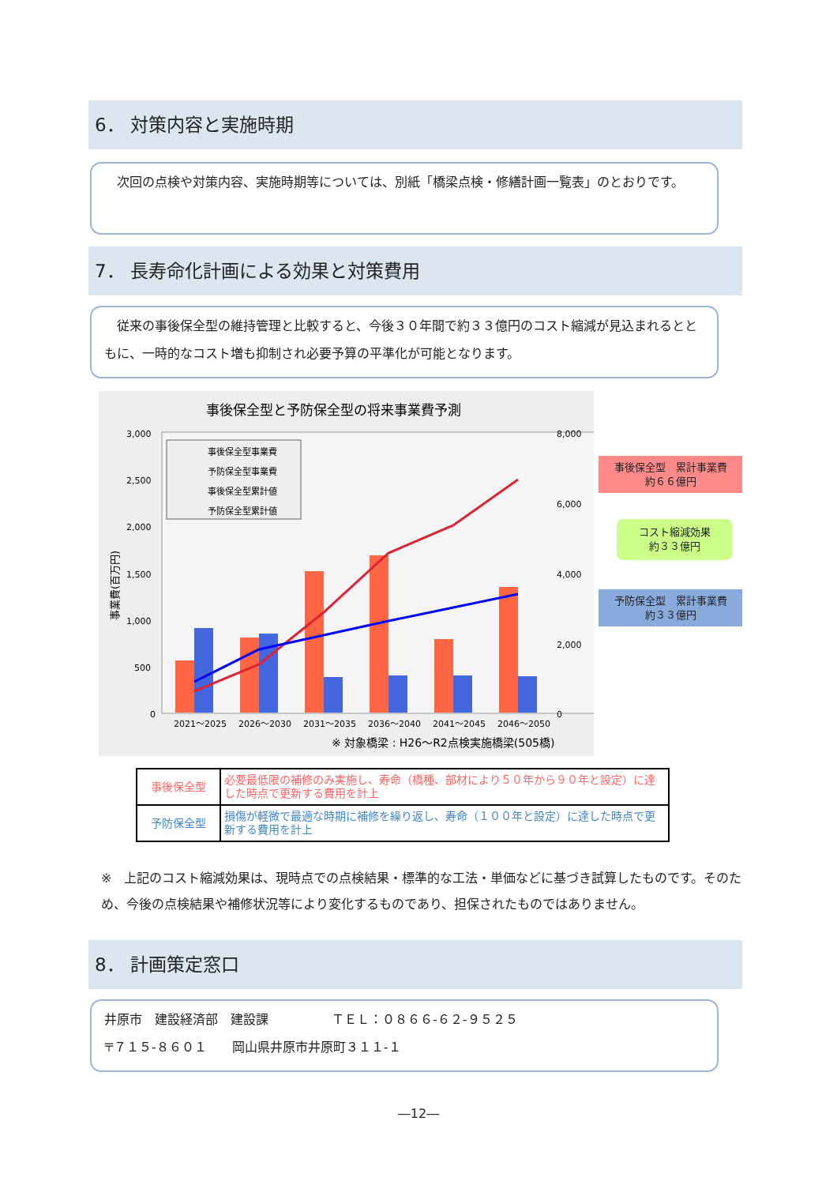6． 対策内容と実施時期
　次回の点検や対策内容、実施時期等については、別紙「橋梁点検・修繕計画一覧表」のとおりです。
7． 長寿命化計画による効果と対策費用
　従来の事後保全型の維持管理と比較すると、今後３０年間で約３３億円のコスト縮減が見込まれるとともに、一時的なコスト増も抑制され必要予算の平準化が可能となります。
事後保全型と予防保全型の将来事業費予測
3,000
2,500
2,000
1,500
1,000
500
0
8,000
6,000
4,000
2,000
0
2021～2025
2026～2030
2031～2035
2036～2040
2041～2045
2046～2050
事後保全型事業費
予防保全型事業費
事後保全型累計値
予防保全型累計値
事業費(百万円)
※ 対象橋梁 : H26～R2点検実施橋梁(505橋)
事後保全型　累計事業費
約６６億円
コスト縮減効果
約３３億円
予防保全型　累計事業費
約３３億円
| 事後保全型 | 必要最低限の補修のみ実施し、寿命（橋種、部材により５０年から９０年と設定）に達した時点で更新する費用を計上 |
| 予防保全型 | 損傷が軽微で最適な時期に補修を繰り返し、寿命（１００年と設定）に達した時点で更新する費用を計上 |
※　上記のコスト縮減効果は、現時点での点検結果・標準的な工法・単価などに基づき試算したものです。そのため、今後の点検結果や補修状況等により変化するものであり、担保されたものではありません。
8． 計画策定窓口
井原市　建設経済部　建設課　　　　　ＴＥＬ：０８６６-６２-９５２５
〒７１５-８６０１　　岡山県井原市井原町３１１-１
―12―